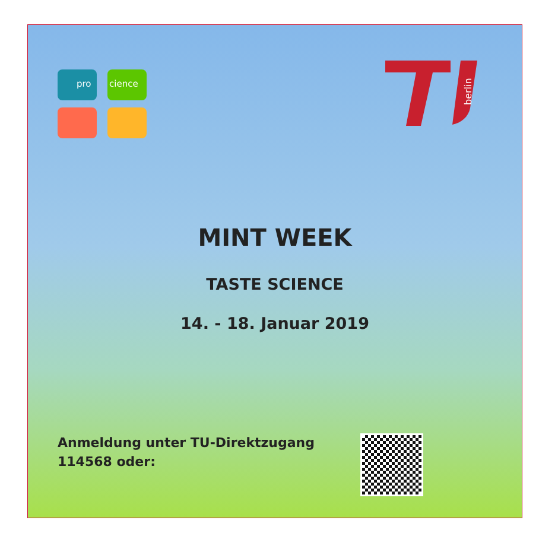pro cience
berlin
MINT WEEK
TASTE SCIENCE
14. - 18. Januar 2019
Anmeldung unter TU-Direktzugang 114568 oder: